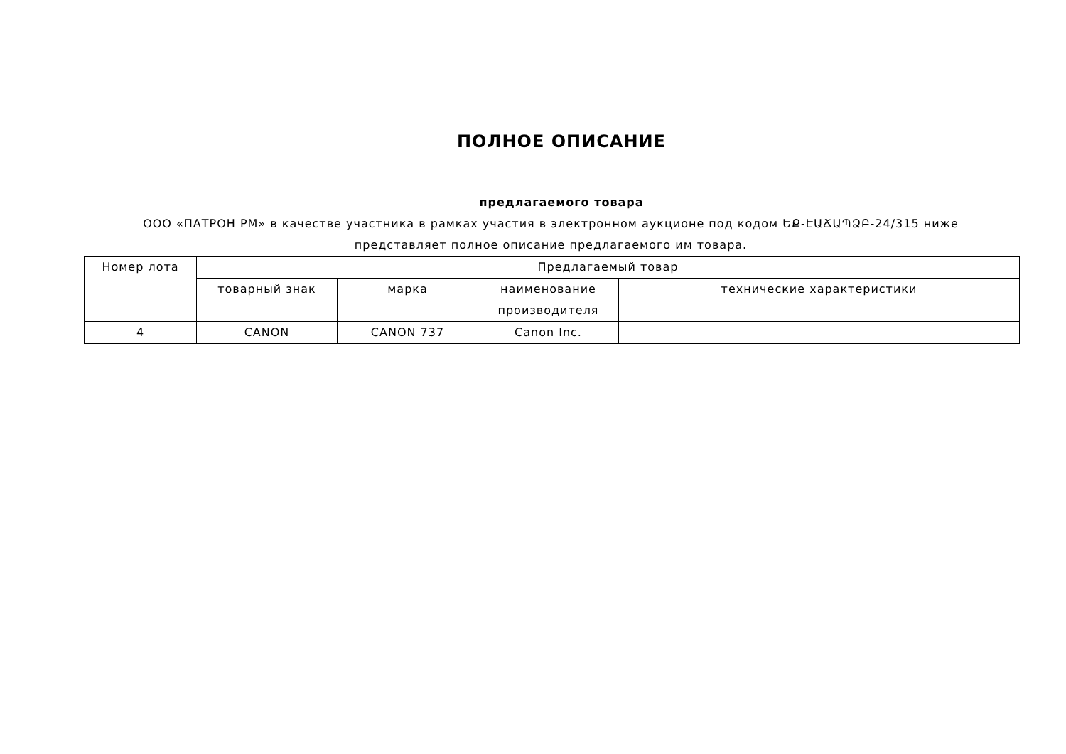ПОЛНОЕ ОПИСАНИЕ
предлагаемого товара
ООО «ПАТРОН РМ» в качестве участника в рамках участия в электронном аукционе под кодом ԵՔ-ԷԱՃԱՊՁԲ-24/315 ниже представляет полное описание предлагаемого им товара.
| Номер лота | Предлагаемый товар | | | |
| --- | --- | --- | --- | --- |
| | товарный знак | марка | наименование производителя | технические характеристики |
| 4 | CANON | CANON 737 | Canon Inc. | |